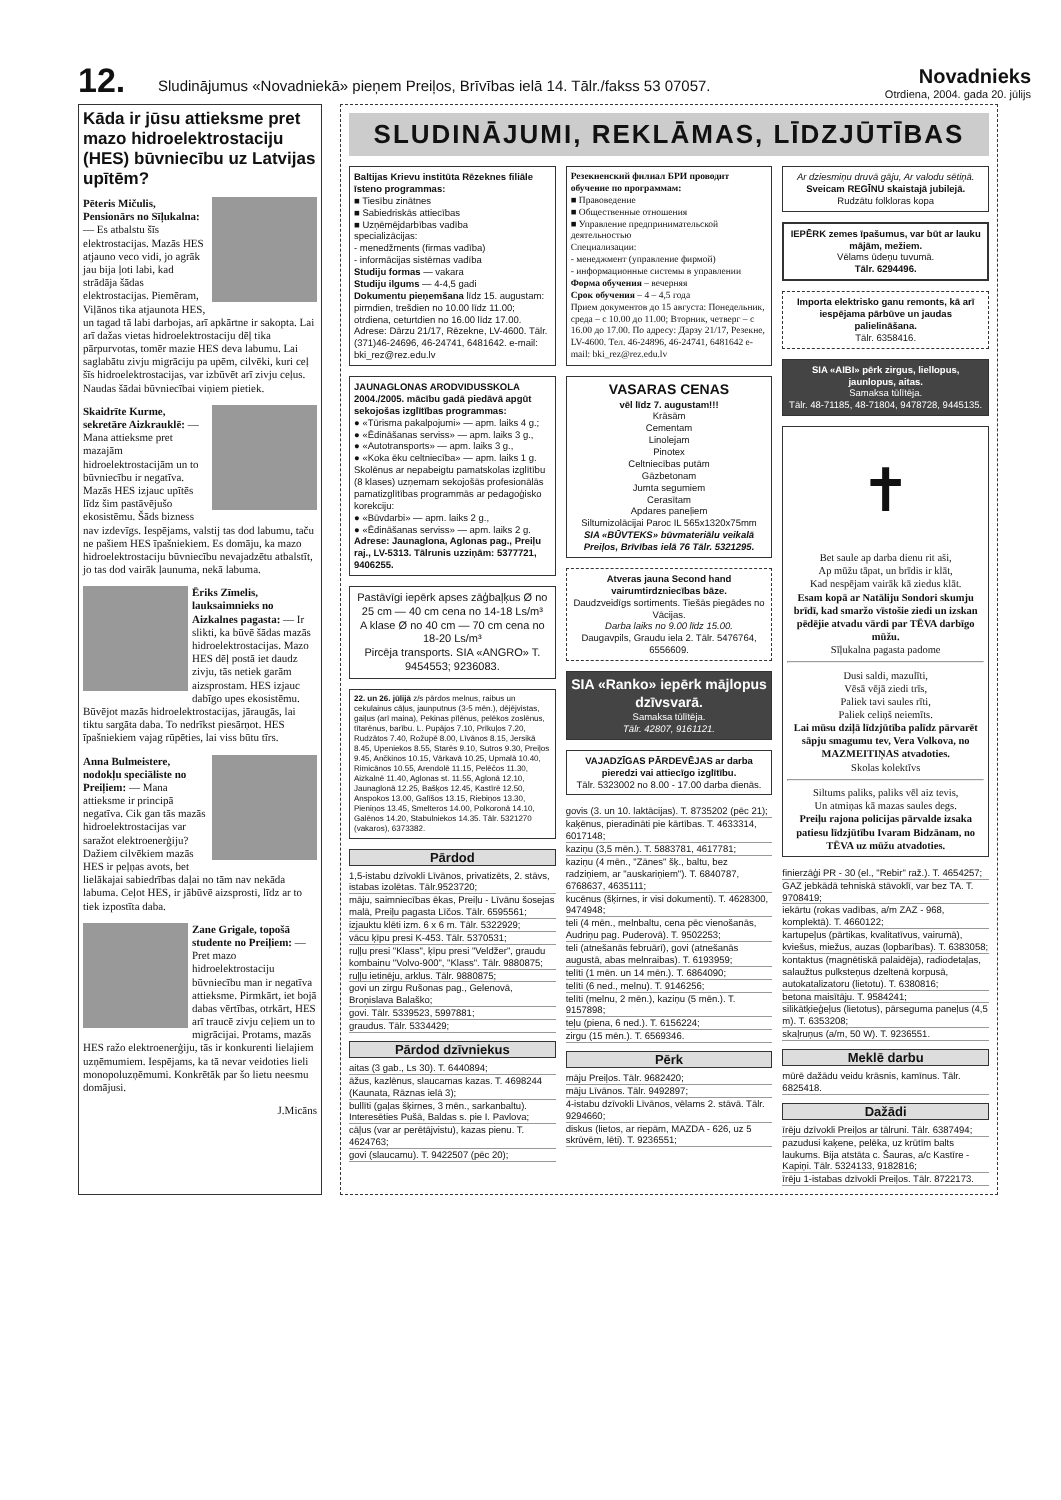12.
Sludinājumus «Novadniekā» pieņem Preiļos, Brīvības ielā 14. Tālr./fakss 53 07057.
Novadnieks
Otrdiena, 2004. gada 20. jūlijs
Kāda ir jūsu attieksme pret mazo hidroelektrostaciju (HES) būvniecību uz Latvijas upītēm?
Pēteris Mičulis, Pensionārs no Sīļukalna: — Es atbalstu šīs elektrostacijas. Mazās HES atjauno veco vidi, jo agrāk jau bija ļoti labi, kad strādāja šādas elektrostacijas. Piemēram, Viļānos tika atjaunota HES, un tagad tā labi darbojas, arī apkārtne ir sakopta. Lai arī dažas vietas hidroelektrostaciju dēļ tika pārpurvotas, tomēr mazie HES deva labumu. Lai saglabātu zivju migrāciju pa upēm, cilvēki, kuri ceļ šīs hidroelektrostacijas, var izbūvēt arī zivju ceļus. Naudas šādai būvniecībai viņiem pietiek.
Skaidrīte Kurme, sekretāre Aizkrauklē: — Mana attieksme pret mazajām hidroelektrostacijām un to būvniecību ir negatīva. Mazās HES izjauc upītēs līdz šim pastāvējušo ekosistēmu. Šāds bizness nav izdevīgs. Iespējams, valstij tas dod labumu, taču ne pašiem HES īpašniekiem. Es domāju, ka mazo hidroelektrostaciju būvniecību nevajadzētu atbalstīt, jo tas dod vairāk ļaunuma, nekā labuma.
Ēriks Zīmelis, lauksaimnieks no Aizkalnes pagasta: — Ir slikti, ka būvē šādas mazās hidroelektrostacijas. Mazo HES dēļ postā iet daudz zivju, tās netiek garām aizsprostam. HES izjauc dabīgo upes ekosistēmu. Būvējot mazās hidroelektrostacijas, jāraugās, lai tiktu sargāta daba. To nedrīkst piesārņot. HES īpašniekiem vajag rūpēties, lai viss būtu tīrs.
Anna Bulmeistere, nodokļu speciāliste no Preiļiem: — Mana attieksme ir principā negatīva. Cik gan tās mazās hidroelektrostacijas var saražot elektroenerģiju? Dažiem cilvēkiem mazās HES ir peļņas avots, bet lielākajai sabiedrības daļai no tām nav nekāda labuma. Ceļot HES, ir jābūvē aizsprosti, līdz ar to tiek izpostīta daba.
Zane Grigale, topošā studente no Preiļiem: — Pret mazo hidroelektrostaciju būvniecību man ir negatīva attieksme. Pirmkārt, iet bojā dabas vērtības, otrkārt, HES arī traucē zivju ceļiem un to migrācijai. Protams, mazās HES ražo elektroenerģiju, tās ir konkurenti lielajiem uzņēmumiem. Iespējams, ka tā nevar veidoties lieli monopoluzņēmumi. Konkrētāk par šo lietu neesmu domājusi.
J.Micāns
SLUDINĀJUMI, REKLĀMAS, LĪDZJŪTĪBAS
Baltijas Krievu institūta Rēzeknes filiāle īsteno programmas:
■ Tiesību zinātnes
■ Sabiedriskās attiecības
■ Uzņēmējdarbības vadība
specializācijas:
- menedžments (firmas vadība)
- informācijas sistēmas vadība
Studiju formas — vakara
Studiju ilgums — 4-4,5 gadi
Dokumentu pieņemšana līdz 15. augustam: pirmdien, trešdien no 10.00 līdz 11.00; otrdiena, ceturtdien no 16.00 līdz 17.00. Adrese: Dārzu 21/17, Rēzekne, LV-4600. Tālr. (371)46-24696, 46-24741, 6481642. e-mail: bki_rez@rez.edu.lv
JAUNAGLONAS ARODVIDUSSKOLA 2004./2005. mācību gadā piedāvā apgūt sekojošas izglītības programmas:
● «Tūrisma pakalpojumi» — apm. laiks 4 g.;
● «Ēdināšanas serviss» — apm. laiks 3 g.,
● «Autotransports» — apm. laiks 3 g.,
● «Koka ēku celtniecība» — apm. laiks 1 g.
Skolēnus ar nepabeigtu pamatskolas izglītību (8 klases) uzņemam sekojošās profesionālās pamatizglītības programmās ar pedagoģisko korekciju:
● «Būvdarbi» — apm. laiks 2 g.,
● «Ēdināšanas serviss» — apm. laiks 2 g.
Adrese: Jaunaglona, Aglonas pag., Preiļu raj., LV-5313. Tālrunis uzziņām: 5377721, 9406255.
Pastāvīgi iepērk apses zāģbaļķus Ø no 25 cm — 40 cm cena no 14-18 Ls/m³
A klase Ø no 40 cm — 70 cm cena no 18-20 Ls/m³
Pircēja transports. SIA «ANGRO» T. 9454553; 9236083.
22. un 26. jūlijā z/s pārdos melnus, raibus un cekulainus cāļus, jaunputnus (3-5 mēn.), dējējvistas, gaiļus (arī maina), Pekinas pīlēnus, pelēkos zoslēnus, tītarēnus, barību. L. Pupājos 7.10, Prīkuļos 7.20, Rudzātos 7.40, Rožupē 8.00, Līvānos 8.15, Jersikā 8.45, Upeniekos 8.55, Starēs 9.10, Sutros 9.30, Preiļos 9.45, Ančkinos 10.15, Vārkavā 10.25, Upmalā 10.40, Rimicānos 10.55, Arendolē 11.15, Pelēčos 11.30, Aizkalnē 11.40, Aglonas st. 11.55, Aglonā 12.10, Jaunaglonā 12.25, Bašķos 12.45, Kastīrē 12.50, Anspokos 13.00, Galīšos 13.15, Riebiņos 13.30, Pieniņos 13.45, Smelteros 14.00, Polkoronā 14.10, Galēnos 14.20, Stabulniekos 14.35. Tālr. 5321270 (vakaros), 6373382.
Pārdod
1,5-istabu dzīvokli Līvānos, privatizēts, 2. stāvs, istabas izolētas. Tālr.9523720;
māju, saimniecības ēkas, Preiļu - Līvānu šosejas malā, Preiļu pagasta Līčos. Tālr. 6595561;
izjauktu klēti izm. 6 x 6 m. Tālr. 5322929;
vācu ķīpu presi K-453. Tālr. 5370531;
ruļļu presi "Klass", ķīpu presi "Veldžer", graudu kombainu "Volvo-900", "Klass". Tālr. 9880875;
ruļļu ietinēju, arklus. Tālr. 9880875;
govi un zirgu Rušonas pag., Gelenovā, Broņislava Balaško;
govi. Tālr. 5339523, 5997881;
graudus. Tālr. 5334429;
Pārdod dzīvniekus
aitas (3 gab., Ls 30). T. 6440894;
āžus, kazlēnus, slaucamas kazas. T. 4698244 (Kaunata, Rāznas ielā 3);
bullīti (gaļas šķirnes, 3 mēn., sarkanbaltu). Interesēties Pušā, Baldas s. pie I. Pavlova;
cāļus (var ar perētājvistu), kazas pienu. T. 4624763;
govi (slaucamu). T. 9422507 (pēc 20);
Резекненский филиал БРИ проводит обучение по программам:
■ Правоведение
■ Общественные отношения
■ Управление предпринимательской деятельностью
Специализации:
- менеджмент (управление фирмой)
- информационные системы в управлении
Форма обучения – вечерняя
Срок обучения – 4 – 4,5 года
Прием документов до 15 августа: Понедельник, среда – с 10.00 до 11.00; Вторник, четверг – с 16.00 до 17.00. По адресу: Дарзу 21/17, Резекне, LV-4600. Тел. 46-24896, 46-24741, 6481642 e-mail: bki_rez@rez.edu.lv
VASARAS CENAS
vēl līdz 7. augustam!!!
Krāsām
Cementam
Linolejam
Pinotex
Celtniecības putām
Gāzbetonam
Jumta segumiem
Cerasītam
Apdares paneļiem
Siltumizolācijai Paroc IL 565x1320x75mm
SIA «BŪVTEKS» būvmateriālu veikalā Preiļos, Brīvības ielā 76 Tālr. 5321295.
Atveras jauna Second hand vairumtirdzniecības bāze.
Daudzveidīgs sortiments. Tiešās piegādes no Vācijas.
Darba laiks no 9.00 līdz 15.00.
Daugavpils, Graudu iela 2. Tālr. 5476764, 6556609.
SIA «Ranko» iepērk mājlopus dzīvsvarā.
Samaksa tūlītēja.
Tālr. 42807, 9161121.
VAJADZĪGAS PĀRDEVĒJAS ar darba pieredzi vai attiecīgo izglītību.
Tālr. 5323002 no 8.00 - 17.00 darba dienās.
govis (3. un 10. laktācijas). T. 8735202 (pēc 21);
kaķēnus, pieradināti pie kārtības. T. 4633314, 6017148;
kaziņu (3,5 mēn.). T. 5883781, 4617781;
kaziņu (4 mēn., "Zānes" šķ., baltu, bez radziņiem, ar "auskariņiem"). T. 6840787, 6768637, 4635111;
kucēnus (šķirnes, ir visi dokumenti). T. 4628300, 9474948;
teli (4 mēn., melnbaltu, cena pēc vienošanās, Audriņu pag. Puderovā). T. 9502253;
teli (atnešanās februārī), govi (atnešanās augustā, abas melnraibas). T. 6193959;
telīti (1 mēn. un 14 mēn.). T. 6864090;
telīti (6 ned., melnu). T. 9146256;
telīti (melnu, 2 mēn.), kaziņu (5 mēn.). T. 9157898;
teļu (piena, 6 ned.). T. 6156224;
zirgu (15 mēn.). T. 6569346.
Pērk
māju Preiļos. Tālr. 9682420;
māju Līvānos. Tālr. 9492897;
4-istabu dzīvokli Līvānos, vēlams 2. stāvā. Tālr. 9294660;
diskus (lietos, ar riepām, MAZDA - 626, uz 5 skrūvēm, lēti). T. 9236551;
Ar dziesmiņu druvā gāju, Ar valodu sētiņā.
Sveicam REGĪNU skaistajā jubilejā.
Rudzātu folkloras kopa
IEPĒRK zemes īpašumus, var būt ar lauku mājām, mežiem.
Vēlams ūdeņu tuvumā.
Tālr. 6294496.
Importa elektrisko ganu remonts, kā arī iespējama pārbūve un jaudas palielināšana.
Tālr. 6358416.
SIA «AIBI» pērk zirgus, liellopus, jaunlopus, aitas.
Samaksa tūlītēja.
Tālr. 48-71185, 48-71804, 9478728, 9445135.
✝
Bet saule ap darba dienu rit aši,
Ap mūžu tāpat, un brīdis ir klāt,
Kad nespējam vairāk kā ziedus klāt.
Esam kopā ar Natāliju Sondori skumju brīdī, kad smaržo vīstošie ziedi un izskan pēdējie atvadu vārdi par TĒVA darbīgo mūžu.
Sīļukalna pagasta padome
Dusi saldi, mazulīti,
Vēsā vējā ziedi trīs,
Paliek tavi saules rīti,
Paliek celiņš neiemīts.
Lai mūsu dziļā līdzjūtība palīdz pārvarēt sāpju smagumu tev, Vera Volkova, no MAZMEITIŅAS atvadoties.
Skolas kolektīvs
Siltums paliks, paliks vēl aiz tevis,
Un atmiņas kā mazas saules degs.
Preiļu rajona policijas pārvalde izsaka patiesu līdzjūtību Ivaram Bidzānam, no TĒVA uz mūžu atvadoties.
finierzāģi PR - 30 (el., "Rebir" raž.). T. 4654257;
GAZ jebkādā tehniskā stāvoklī, var bez TA. T. 9708419;
iekārtu (rokas vadības, a/m ZAZ - 968, komplektā). T. 4660122;
kartupeļus (pārtikas, kvalitatīvus, vairumā), kviešus, miežus, auzas (lopbarības). T. 6383058;
kontaktus (magnētiskā palaidēja), radiodetaļas, salaužtus pulksteņus dzeltenā korpusā, autokatalizatoru (lietotu). T. 6380816;
betona maisītāju. T. 9584241;
silikātķieģeļus (lietotus), pārseguma paneļus (4,5 m). T. 6353208;
skaļruņus (a/m, 50 W). T. 9236551.
Meklē darbu
mūrē dažādu veidu krāsnis, kamīnus. Tālr. 6825418.
Dažādi
īrēju dzīvokli Preiļos ar tālruni. Tālr. 6387494;
pazudusi kaķene, pelēka, uz krūtīm balts laukums. Bija atstāta c. Šauras, a/c Kastīre - Kapiņi. Tālr. 5324133, 9182816;
īrēju 1-istabas dzīvokli Preiļos. Tālr. 8722173.